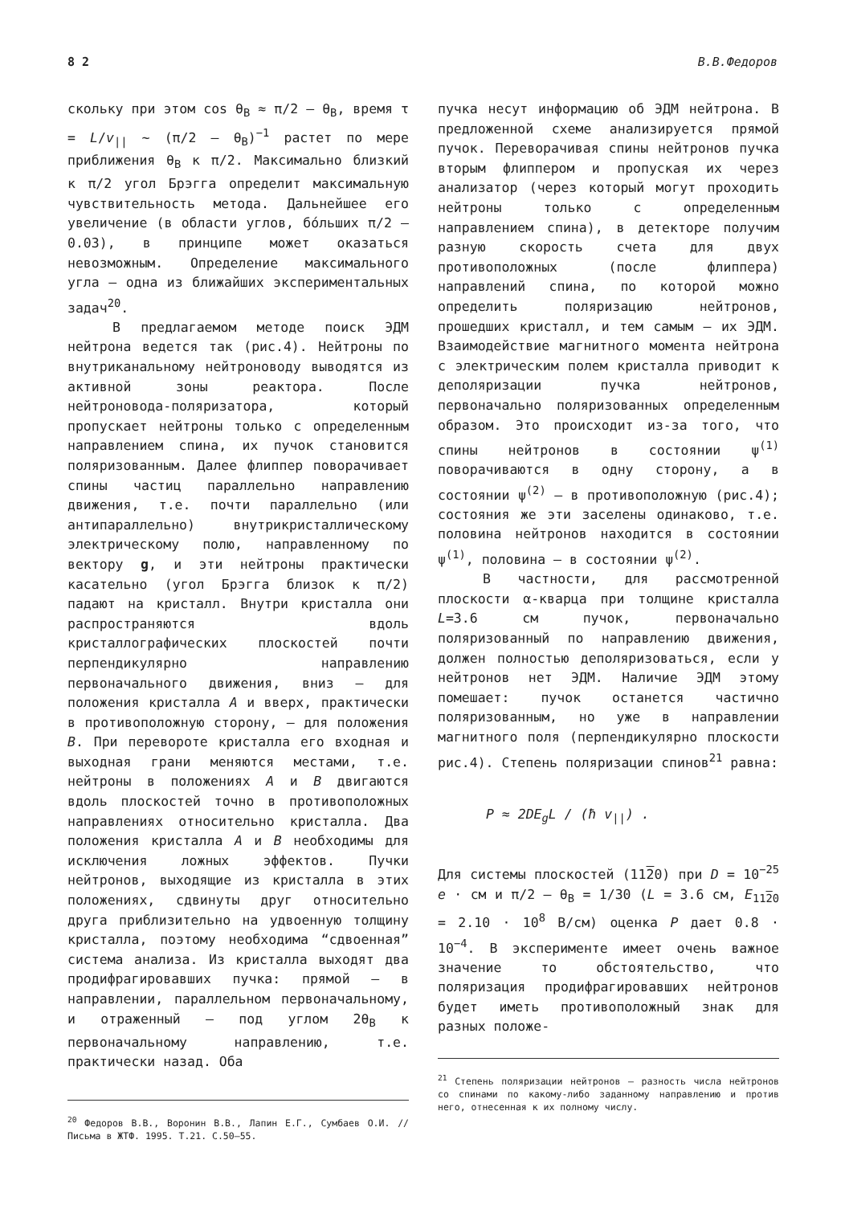8 2 В.В.Федоров
скольку при этом cos θ<sub>B</sub> ≈ π/2 — θ<sub>B</sub>, время τ = L/v<sub>||</sub> ~ (π/2 — θ<sub>B</sub>)<sup>−1</sup> растет по мере приближения θ<sub>B</sub> к π/2. Максимально близкий к π/2 угол Брэгга определит максимальную чувствительность метода. Дальнейшее его увеличение (в области углов, бóльших π/2 — 0.03), в принципе может оказаться невозможным. Определение максимального угла — одна из ближайших экспериментальных задач<sup>20</sup>.
В предлагаемом методе поиск ЭДМ нейтрона ведется так (рис.4). Нейтроны по внутриканальному нейтроноводу выводятся из активной зоны реактора. После нейтроновода-поляризатора, который пропускает нейтроны только с определенным направлением спина, их пучок становится поляризованным. Далее флиппер поворачивает спины частиц параллельно направлению движения, т.е. почти параллельно (или антипараллельно) внутрикристаллическому электрическому полю, направленному по вектору g, и эти нейтроны практически касательно (угол Брэгга близок к π/2) падают на кристалл. Внутри кристалла они распространяются вдоль кристаллографических плоскостей почти перпендикулярно направлению первоначального движения, вниз — для положения кристалла A и вверх, практически в противоположную сторону, — для положения B. При перевороте кристалла его входная и выходная грани меняются местами, т.е. нейтроны в положениях A и B двигаются вдоль плоскостей точно в противоположных направлениях относительно кристалла. Два положения кристалла A и B необходимы для исключения ложных эффектов. Пучки нейтронов, выходящие из кристалла в этих положениях, сдвинуты друг относительно друга приблизительно на удвоенную толщину кристалла, поэтому необходима “сдвоенная” система анализа. Из кристалла выходят два продифрагировавших пучка: прямой — в направлении, параллельном первоначальному, и отраженный — под углом 2θ<sub>B</sub> к первоначальному направлению, т.е. практически назад. Оба
<sup>20</sup> Федоров В.В., Воронин В.В., Лапин Е.Г., Сумбаев О.И. // Письма в ЖТФ. 1995. Т.21. С.50–55.
пучка несут информацию об ЭДМ нейтрона. В предложенной схеме анализируется прямой пучок. Переворачивая спины нейтронов пучка вторым флиппером и пропуская их через анализатор (через который могут проходить нейтроны только с определенным направлением спина), в детекторе получим разную скорость счета для двух противоположных (после флиппера) направлений спина, по которой можно определить поляризацию нейтронов, прошедших кристалл, и тем самым — их ЭДМ. Взаимодействие магнитного момента нейтрона с электрическим полем кристалла приводит к деполяризации пучка нейтронов, первоначально поляризованных определенным образом. Это происходит из-за того, что спины нейтронов в состоянии ψ<sup>(1)</sup> поворачиваются в одну сторону, а в состоянии ψ<sup>(2)</sup> — в противоположную (рис.4); состояния же эти заселены одинаково, т.е. половина нейтронов находится в состоянии ψ<sup>(1)</sup>, половина — в состоянии ψ<sup>(2)</sup>.
В частности, для рассмотренной плоскости α-кварца при толщине кристалла L=3.6 см пучок, первоначально поляризованный по направлению движения, должен полностью деполяризоваться, если у нейтронов нет ЭДМ. Наличие ЭДМ этому помешает: пучок останется частично поляризованным, но уже в направлении магнитного поля (перпендикулярно плоскости рис.4). Степень поляризации спинов<sup>21</sup> равна:
P ≈ 2DE<sub>g</sub>L / (ħ v<sub>||</sub>) .
Для системы плоскостей (1120) при D = 10<sup>−25</sup> e · см и π/2 — θ<sub>B</sub> = 1/30 (L = 3.6 см, E<sub>1120</sub> = 2.10 · 10<sup>8</sup> В/см) оценка P дает 0.8 · 10<sup>−4</sup>. В эксперименте имеет очень важное значение то обстоятельство, что поляризация продифрагировавших нейтронов будет иметь противоположный знак для разных положе-
<sup>21</sup> Степень поляризации нейтронов — разность числа нейтронов со спинами по какому-либо заданному направлению и против него, отнесенная к их полному числу.